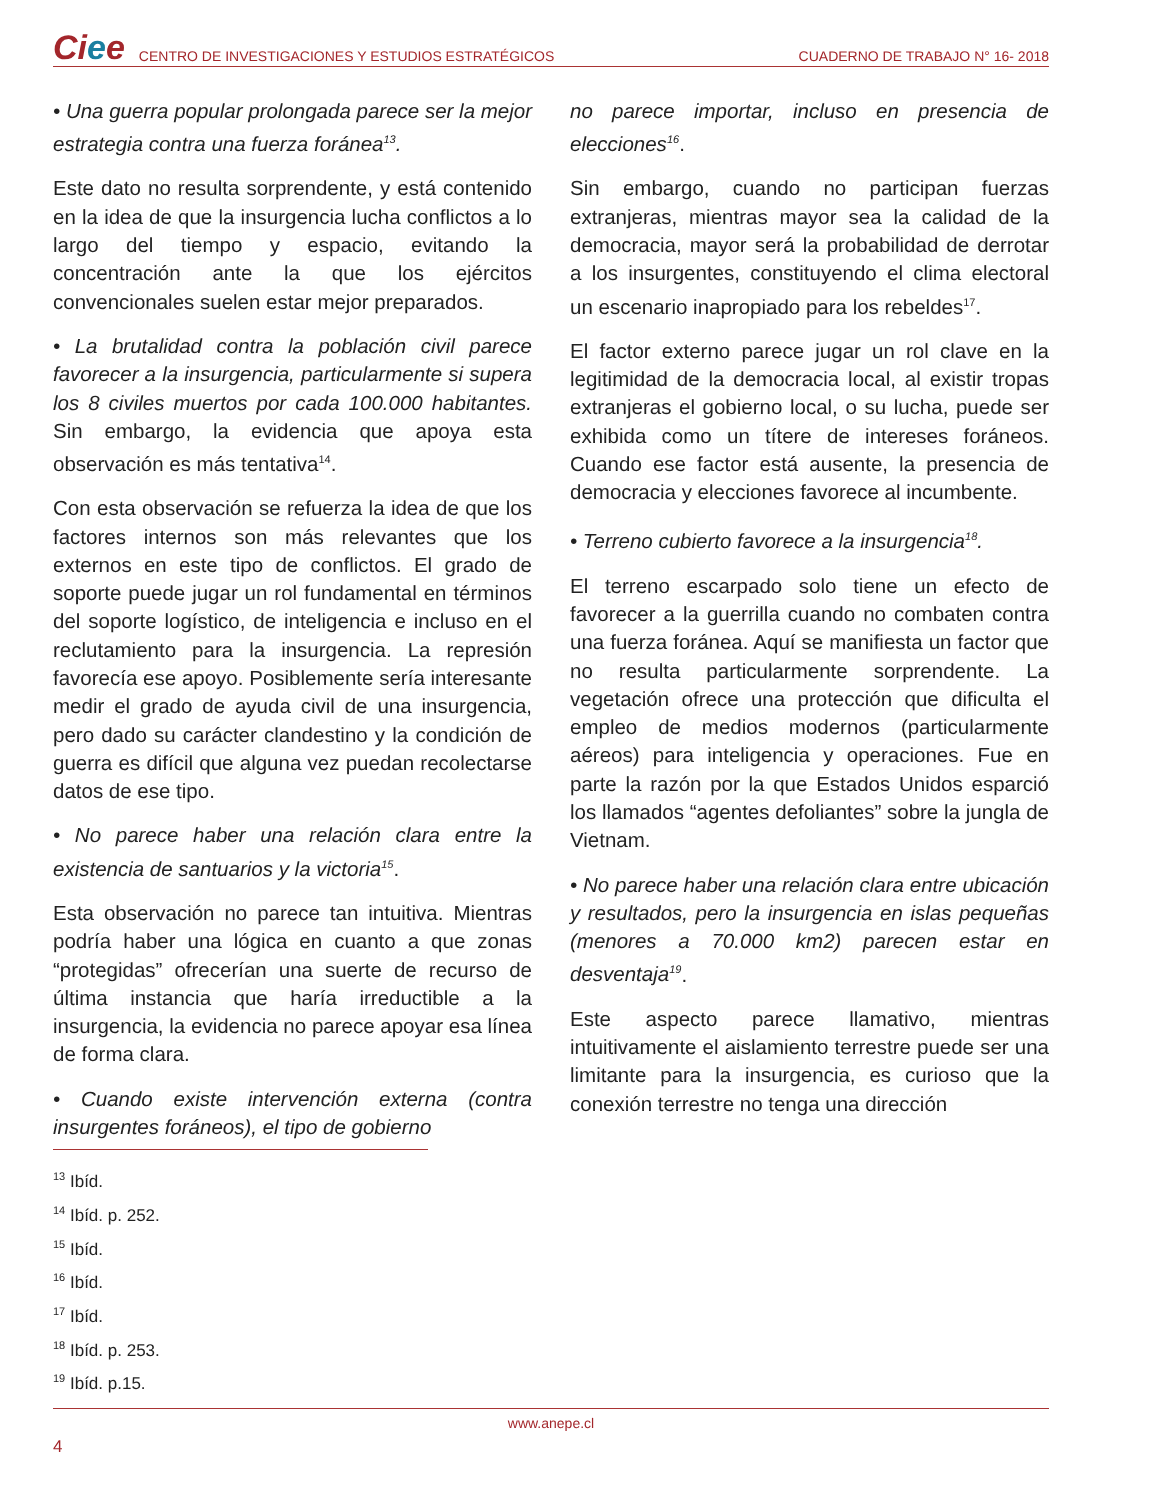Ciee
CENTRO DE INVESTIGACIONES Y ESTUDIOS ESTRATÉGICOS
CUADERNO DE TRABAJO N° 16- 2018
• Una guerra popular prolongada parece ser la mejor estrategia contra una fuerza foránea<sup>13</sup>.
Este dato no resulta sorprendente, y está contenido en la idea de que la insurgencia lucha conflictos a lo largo del tiempo y espacio, evitando la concentración ante la que los ejércitos convencionales suelen estar mejor preparados.
• La brutalidad contra la población civil parece favorecer a la insurgencia, particularmente si supera los 8 civiles muertos por cada 100.000 habitantes. Sin embargo, la evidencia que apoya esta observación es más tentativa<sup>14</sup>.
Con esta observación se refuerza la idea de que los factores internos son más relevantes que los externos en este tipo de conflictos. El grado de soporte puede jugar un rol fundamental en términos del soporte logístico, de inteligencia e incluso en el reclutamiento para la insurgencia. La represión favorecía ese apoyo. Posiblemente sería interesante medir el grado de ayuda civil de una insurgencia, pero dado su carácter clandestino y la condición de guerra es difícil que alguna vez puedan recolectarse datos de ese tipo.
• No parece haber una relación clara entre la existencia de santuarios y la victoria<sup>15</sup>.
Esta observación no parece tan intuitiva. Mientras podría haber una lógica en cuanto a que zonas “protegidas” ofrecerían una suerte de recurso de última instancia que haría irreductible a la insurgencia, la evidencia no parece apoyar esa línea de forma clara.
• Cuando existe intervención externa (contra insurgentes foráneos), el tipo de gobierno
no parece importar, incluso en presencia de elecciones<sup>16</sup>.
Sin embargo, cuando no participan fuerzas extranjeras, mientras mayor sea la calidad de la democracia, mayor será la probabilidad de derrotar a los insurgentes, constituyendo el clima electoral un escenario inapropiado para los rebeldes<sup>17</sup>.
El factor externo parece jugar un rol clave en la legitimidad de la democracia local, al existir tropas extranjeras el gobierno local, o su lucha, puede ser exhibida como un títere de intereses foráneos. Cuando ese factor está ausente, la presencia de democracia y elecciones favorece al incumbente.
• Terreno cubierto favorece a la insurgencia<sup>18</sup>.
El terreno escarpado solo tiene un efecto de favorecer a la guerrilla cuando no combaten contra una fuerza foránea. Aquí se manifiesta un factor que no resulta particularmente sorprendente. La vegetación ofrece una protección que dificulta el empleo de medios modernos (particularmente aéreos) para inteligencia y operaciones. Fue en parte la razón por la que Estados Unidos esparció los llamados “agentes defoliantes” sobre la jungla de Vietnam.
• No parece haber una relación clara entre ubicación y resultados, pero la insurgencia en islas pequeñas (menores a 70.000 km2) parecen estar en desventaja<sup>19</sup>.
Este aspecto parece llamativo, mientras intuitivamente el aislamiento terrestre puede ser una limitante para la insurgencia, es curioso que la conexión terrestre no tenga una dirección
<sup>13</sup> Ibíd.
<sup>14</sup> Ibíd. p. 252.
<sup>15</sup> Ibíd.
<sup>16</sup> Ibíd.
<sup>17</sup> Ibíd.
<sup>18</sup> Ibíd. p. 253.
<sup>19</sup> Ibíd. p.15.
www.anepe.cl
4